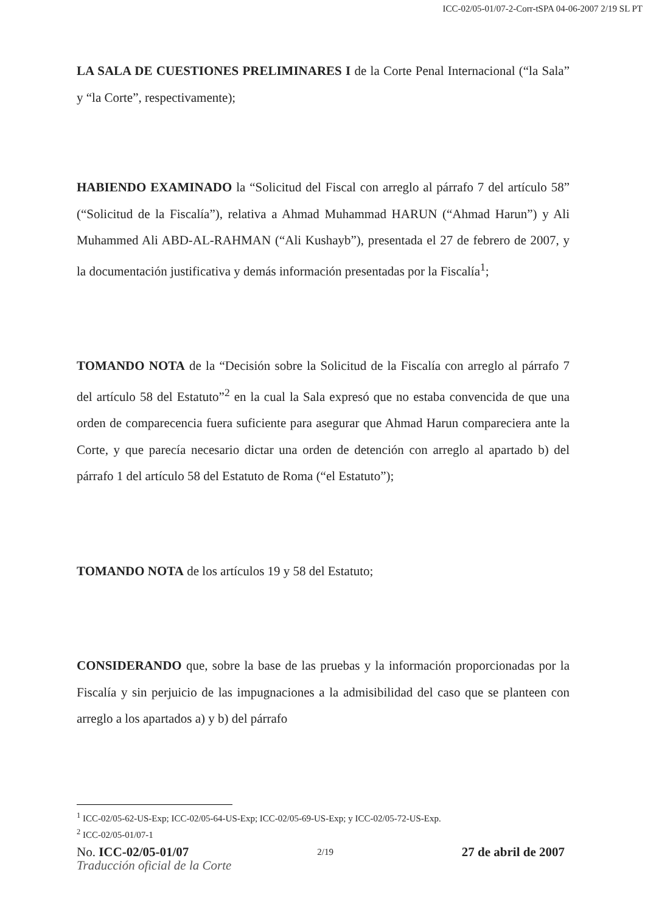ICC-02/05-01/07-2-Corr-tSPA 04-06-2007 2/19 SL PT
LA SALA DE CUESTIONES PRELIMINARES I de la Corte Penal Internacional (“la Sala” y “la Corte”, respectivamente);
HABIENDO EXAMINADO la “Solicitud del Fiscal con arreglo al párrafo 7 del artículo 58” (“Solicitud de la Fiscalía”), relativa a Ahmad Muhammad HARUN (“Ahmad Harun”) y Ali Muhammed Ali ABD-AL-RAHMAN (“Ali Kushayb”), presentada el 27 de febrero de 2007, y la documentación justificativa y demás información presentadas por la Fiscalía<sup>1</sup>;
TOMANDO NOTA de la “Decisión sobre la Solicitud de la Fiscalía con arreglo al párrafo 7 del artículo 58 del Estatuto”<sup>2</sup> en la cual la Sala expresó que no estaba convencida de que una orden de comparecencia fuera suficiente para asegurar que Ahmad Harun compareciera ante la Corte, y que parecía necesario dictar una orden de detención con arreglo al apartado b) del párrafo 1 del artículo 58 del Estatuto de Roma (“el Estatuto”);
TOMANDO NOTA de los artículos 19 y 58 del Estatuto;
CONSIDERANDO que, sobre la base de las pruebas y la información proporcionadas por la Fiscalía y sin perjuicio de las impugnaciones a la admisibilidad del caso que se planteen con arreglo a los apartados a) y b) del párrafo
<sup>1</sup> ICC-02/05-62-US-Exp; ICC-02/05-64-US-Exp; ICC-02/05-69-US-Exp; y ICC-02/05-72-US-Exp.
<sup>2</sup> ICC-02/05-01/07-1
No. ICC-02/05-01/07 2/19 27 de abril de 2007
Traducción oficial de la Corte